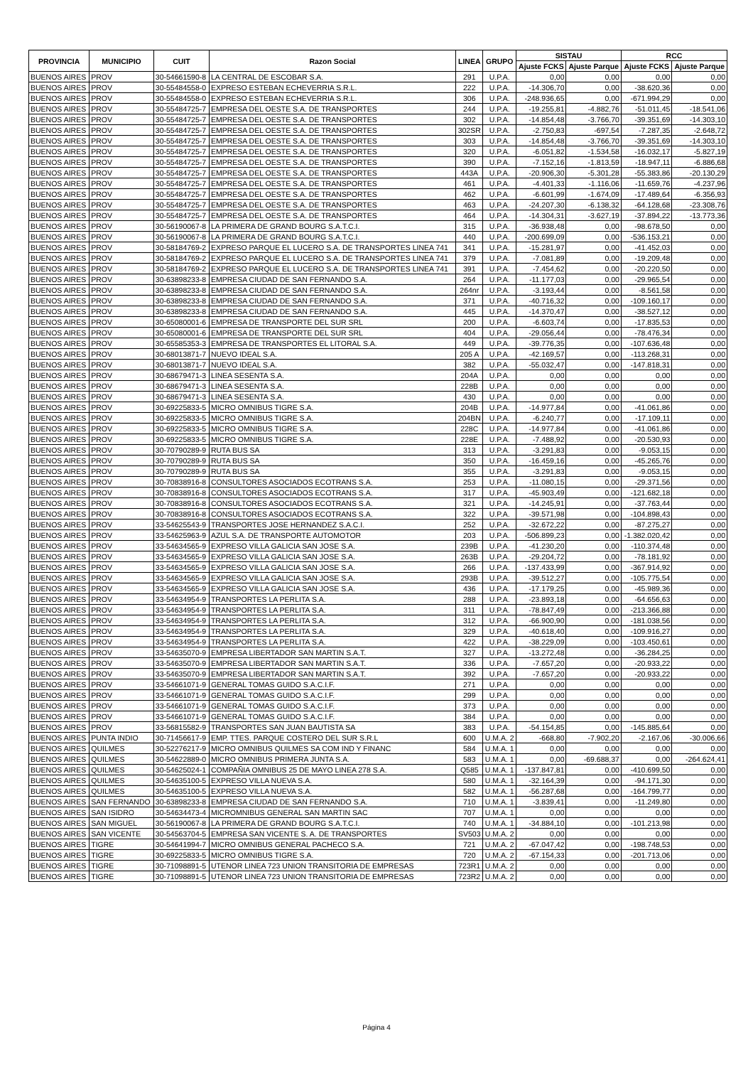| PROVINCIA | MUNICIPIO | CUIT | Razon Social | LINEA | GRUPO | SISTAU | | RCC | |
| --- | --- | --- | --- | --- | --- | --- | --- | --- | --- |
| | | | | | | Ajuste FCKS | Ajuste Parque | Ajuste FCKS | Ajuste Parque |
| BUENOS AIRES | PROV | 30-54661590-8 | LA CENTRAL DE ESCOBAR S.A. | 291 | U.P.A. | 0,00 | 0,00 | 0,00 | 0,00 |
| BUENOS AIRES | PROV | 30-55484558-0 | EXPRESO ESTEBAN ECHEVERRIA S.R.L. | 222 | U.P.A. | -14.306,70 | 0,00 | -38.620,36 | 0,00 |
| BUENOS AIRES | PROV | 30-55484558-0 | EXPRESO ESTEBAN ECHEVERRIA S.R.L. | 306 | U.P.A. | -248.936,65 | 0,00 | -671.994,29 | 0,00 |
| BUENOS AIRES | PROV | 30-55484725-7 | EMPRESA DEL OESTE S.A. DE TRANSPORTES | 244 | U.P.A. | -19.255,81 | -4.882,76 | -51.011,45 | -18.541,06 |
| BUENOS AIRES | PROV | 30-55484725-7 | EMPRESA DEL OESTE S.A. DE TRANSPORTES | 302 | U.P.A. | -14.854,48 | -3.766,70 | -39.351,69 | -14.303,10 |
| BUENOS AIRES | PROV | 30-55484725-7 | EMPRESA DEL OESTE S.A. DE TRANSPORTES | 302SR | U.P.A. | -2.750,83 | -697,54 | -7.287,35 | -2.648,72 |
| BUENOS AIRES | PROV | 30-55484725-7 | EMPRESA DEL OESTE S.A. DE TRANSPORTES | 303 | U.P.A. | -14.854,48 | -3.766,70 | -39.351,69 | -14.303,10 |
| BUENOS AIRES | PROV | 30-55484725-7 | EMPRESA DEL OESTE S.A. DE TRANSPORTES | 320 | U.P.A. | -6.051,82 | -1.534,58 | -16.032,17 | -5.827,19 |
| BUENOS AIRES | PROV | 30-55484725-7 | EMPRESA DEL OESTE S.A. DE TRANSPORTES | 390 | U.P.A. | -7.152,16 | -1.813,59 | -18.947,11 | -6.886,68 |
| BUENOS AIRES | PROV | 30-55484725-7 | EMPRESA DEL OESTE S.A. DE TRANSPORTES | 443A | U.P.A. | -20.906,30 | -5.301,28 | -55.383,86 | -20.130,29 |
| BUENOS AIRES | PROV | 30-55484725-7 | EMPRESA DEL OESTE S.A. DE TRANSPORTES | 461 | U.P.A. | -4.401,33 | -1.116,06 | -11.659,76 | -4.237,96 |
| BUENOS AIRES | PROV | 30-55484725-7 | EMPRESA DEL OESTE S.A. DE TRANSPORTES | 462 | U.P.A. | -6.601,99 | -1.674,09 | -17.489,64 | -6.356,93 |
| BUENOS AIRES | PROV | 30-55484725-7 | EMPRESA DEL OESTE S.A. DE TRANSPORTES | 463 | U.P.A. | -24.207,30 | -6.138,32 | -64.128,68 | -23.308,76 |
| BUENOS AIRES | PROV | 30-55484725-7 | EMPRESA DEL OESTE S.A. DE TRANSPORTES | 464 | U.P.A. | -14.304,31 | -3.627,19 | -37.894,22 | -13.773,36 |
| BUENOS AIRES | PROV | 30-56190067-8 | LA PRIMERA DE GRAND BOURG S.A.T.C.I. | 315 | U.P.A. | -36.938,48 | 0,00 | -98.678,50 | 0,00 |
| BUENOS AIRES | PROV | 30-56190067-8 | LA PRIMERA DE GRAND BOURG S.A.T.C.I. | 440 | U.P.A. | -200.699,09 | 0,00 | -536.153,21 | 0,00 |
| BUENOS AIRES | PROV | 30-58184769-2 | EXPRESO PARQUE EL LUCERO S.A. DE TRANSPORTES LINEA 741 | 341 | U.P.A. | -15.281,97 | 0,00 | -41.452,03 | 0,00 |
| BUENOS AIRES | PROV | 30-58184769-2 | EXPRESO PARQUE EL LUCERO S.A. DE TRANSPORTES LINEA 741 | 379 | U.P.A. | -7.081,89 | 0,00 | -19.209,48 | 0,00 |
| BUENOS AIRES | PROV | 30-58184769-2 | EXPRESO PARQUE EL LUCERO S.A. DE TRANSPORTES LINEA 741 | 391 | U.P.A. | -7.454,62 | 0,00 | -20.220,50 | 0,00 |
| BUENOS AIRES | PROV | 30-63898233-8 | EMPRESA CIUDAD DE SAN FERNANDO S.A. | 264 | U.P.A. | -11.177,03 | 0,00 | -29.965,54 | 0,00 |
| BUENOS AIRES | PROV | 30-63898233-8 | EMPRESA CIUDAD DE SAN FERNANDO S.A. | 264nr | U.P.A. | -3.193,44 | 0,00 | -8.561,58 | 0,00 |
| BUENOS AIRES | PROV | 30-63898233-8 | EMPRESA CIUDAD DE SAN FERNANDO S.A. | 371 | U.P.A. | -40.716,32 | 0,00 | -109.160,17 | 0,00 |
| BUENOS AIRES | PROV | 30-63898233-8 | EMPRESA CIUDAD DE SAN FERNANDO S.A. | 445 | U.P.A. | -14.370,47 | 0,00 | -38.527,12 | 0,00 |
| BUENOS AIRES | PROV | 30-65080001-6 | EMPRESA DE TRANSPORTE DEL SUR SRL | 200 | U.P.A. | -6.603,74 | 0,00 | -17.835,53 | 0,00 |
| BUENOS AIRES | PROV | 30-65080001-6 | EMPRESA DE TRANSPORTE DEL SUR SRL | 404 | U.P.A. | -29.056,44 | 0,00 | -78.476,34 | 0,00 |
| BUENOS AIRES | PROV | 30-65585353-3 | EMPRESA DE TRANSPORTES EL LITORAL S.A. | 449 | U.P.A. | -39.776,35 | 0,00 | -107.636,48 | 0,00 |
| BUENOS AIRES | PROV | 30-68013871-7 | NUEVO IDEAL S.A. | 205 A | U.P.A. | -42.169,57 | 0,00 | -113.268,31 | 0,00 |
| BUENOS AIRES | PROV | 30-68013871-7 | NUEVO IDEAL S.A. | 382 | U.P.A. | -55.032,47 | 0,00 | -147.818,31 | 0,00 |
| BUENOS AIRES | PROV | 30-68679471-3 | LINEA SESENTA S.A. | 204A | U.P.A. | 0,00 | 0,00 | 0,00 | 0,00 |
| BUENOS AIRES | PROV | 30-68679471-3 | LINEA SESENTA S.A. | 228B | U.P.A. | 0,00 | 0,00 | 0,00 | 0,00 |
| BUENOS AIRES | PROV | 30-68679471-3 | LINEA SESENTA S.A. | 430 | U.P.A. | 0,00 | 0,00 | 0,00 | 0,00 |
| BUENOS AIRES | PROV | 30-69225833-5 | MICRO OMNIBUS TIGRE S.A. | 204B | U.P.A. | -14.977,84 | 0,00 | -41.061,86 | 0,00 |
| BUENOS AIRES | PROV | 30-69225833-5 | MICRO OMNIBUS TIGRE S.A. | 204BN | U.P.A. | -6.240,77 | 0,00 | -17.109,11 | 0,00 |
| BUENOS AIRES | PROV | 30-69225833-5 | MICRO OMNIBUS TIGRE S.A. | 228C | U.P.A. | -14.977,84 | 0,00 | -41.061,86 | 0,00 |
| BUENOS AIRES | PROV | 30-69225833-5 | MICRO OMNIBUS TIGRE S.A. | 228E | U.P.A. | -7.488,92 | 0,00 | -20.530,93 | 0,00 |
| BUENOS AIRES | PROV | 30-70790289-9 | RUTA BUS SA | 313 | U.P.A. | -3.291,83 | 0,00 | -9.053,15 | 0,00 |
| BUENOS AIRES | PROV | 30-70790289-9 | RUTA BUS SA | 350 | U.P.A. | -16.459,16 | 0,00 | -45.265,76 | 0,00 |
| BUENOS AIRES | PROV | 30-70790289-9 | RUTA BUS SA | 355 | U.P.A. | -3.291,83 | 0,00 | -9.053,15 | 0,00 |
| BUENOS AIRES | PROV | 30-70838916-8 | CONSULTORES ASOCIADOS ECOTRANS S.A. | 253 | U.P.A. | -11.080,15 | 0,00 | -29.371,56 | 0,00 |
| BUENOS AIRES | PROV | 30-70838916-8 | CONSULTORES ASOCIADOS ECOTRANS S.A. | 317 | U.P.A. | -45.903,49 | 0,00 | -121.682,18 | 0,00 |
| BUENOS AIRES | PROV | 30-70838916-8 | CONSULTORES ASOCIADOS ECOTRANS S.A. | 321 | U.P.A. | -14.245,91 | 0,00 | -37.763,44 | 0,00 |
| BUENOS AIRES | PROV | 30-70838916-8 | CONSULTORES ASOCIADOS ECOTRANS S.A. | 322 | U.P.A. | -39.571,98 | 0,00 | -104.898,43 | 0,00 |
| BUENOS AIRES | PROV | 33-54625543-9 | TRANSPORTES JOSE HERNANDEZ S.A.C.I. | 252 | U.P.A. | -32.672,22 | 0,00 | -87.275,27 | 0,00 |
| BUENOS AIRES | PROV | 33-54625963-9 | AZUL S.A. DE TRANSPORTE AUTOMOTOR | 203 | U.P.A. | -506.899,23 | 0,00 | -1.382.020,42 | 0,00 |
| BUENOS AIRES | PROV | 33-54634565-9 | EXPRESO VILLA GALICIA SAN JOSE S.A. | 239B | U.P.A. | -41.230,20 | 0,00 | -110.374,48 | 0,00 |
| BUENOS AIRES | PROV | 33-54634565-9 | EXPRESO VILLA GALICIA SAN JOSE S.A. | 263B | U.P.A. | -29.204,72 | 0,00 | -78.181,92 | 0,00 |
| BUENOS AIRES | PROV | 33-54634565-9 | EXPRESO VILLA GALICIA SAN JOSE S.A. | 266 | U.P.A. | -137.433,99 | 0,00 | -367.914,92 | 0,00 |
| BUENOS AIRES | PROV | 33-54634565-9 | EXPRESO VILLA GALICIA SAN JOSE S.A. | 293B | U.P.A. | -39.512,27 | 0,00 | -105.775,54 | 0,00 |
| BUENOS AIRES | PROV | 33-54634565-9 | EXPRESO VILLA GALICIA SAN JOSE S.A. | 436 | U.P.A. | -17.179,25 | 0,00 | -45.989,36 | 0,00 |
| BUENOS AIRES | PROV | 33-54634954-9 | TRANSPORTES LA PERLITA S.A. | 288 | U.P.A. | -23.893,18 | 0,00 | -64.656,63 | 0,00 |
| BUENOS AIRES | PROV | 33-54634954-9 | TRANSPORTES LA PERLITA S.A. | 311 | U.P.A. | -78.847,49 | 0,00 | -213.366,88 | 0,00 |
| BUENOS AIRES | PROV | 33-54634954-9 | TRANSPORTES LA PERLITA S.A. | 312 | U.P.A. | -66.900,90 | 0,00 | -181.038,56 | 0,00 |
| BUENOS AIRES | PROV | 33-54634954-9 | TRANSPORTES LA PERLITA S.A. | 329 | U.P.A. | -40.618,40 | 0,00 | -109.916,27 | 0,00 |
| BUENOS AIRES | PROV | 33-54634954-9 | TRANSPORTES LA PERLITA S.A. | 422 | U.P.A. | -38.229,09 | 0,00 | -103.450,61 | 0,00 |
| BUENOS AIRES | PROV | 33-54635070-9 | EMPRESA LIBERTADOR SAN MARTIN S.A.T. | 327 | U.P.A. | -13.272,48 | 0,00 | -36.284,25 | 0,00 |
| BUENOS AIRES | PROV | 33-54635070-9 | EMPRESA LIBERTADOR SAN MARTIN S.A.T. | 336 | U.P.A. | -7.657,20 | 0,00 | -20.933,22 | 0,00 |
| BUENOS AIRES | PROV | 33-54635070-9 | EMPRESA LIBERTADOR SAN MARTIN S.A.T. | 392 | U.P.A. | -7.657,20 | 0,00 | -20.933,22 | 0,00 |
| BUENOS AIRES | PROV | 33-54661071-9 | GENERAL TOMAS GUIDO S.A.C.I.F. | 271 | U.P.A. | 0,00 | 0,00 | 0,00 | 0,00 |
| BUENOS AIRES | PROV | 33-54661071-9 | GENERAL TOMAS GUIDO S.A.C.I.F. | 299 | U.P.A. | 0,00 | 0,00 | 0,00 | 0,00 |
| BUENOS AIRES | PROV | 33-54661071-9 | GENERAL TOMAS GUIDO S.A.C.I.F. | 373 | U.P.A. | 0,00 | 0,00 | 0,00 | 0,00 |
| BUENOS AIRES | PROV | 33-54661071-9 | GENERAL TOMAS GUIDO S.A.C.I.F. | 384 | U.P.A. | 0,00 | 0,00 | 0,00 | 0,00 |
| BUENOS AIRES | PROV | 33-56815582-9 | TRANSPORTES SAN JUAN BAUTISTA SA | 383 | U.P.A. | -54.154,85 | 0,00 | -145.885,64 | 0,00 |
| BUENOS AIRES | PUNTA INDIO | 30-71456617-9 | EMP. TTES. PARQUE COSTERO DEL SUR S.R.L | 600 | U.M.A. 2 | -668,80 | -7.902,20 | -2.167,06 | -30.006,66 |
| BUENOS AIRES | QUILMES | 30-52276217-9 | MICRO OMNIBUS QUILMES SA COM IND Y FINANC | 584 | U.M.A. 1 | 0,00 | 0,00 | 0,00 | 0,00 |
| BUENOS AIRES | QUILMES | 30-54622889-0 | MICRO OMNIBUS PRIMERA JUNTA S.A. | 583 | U.M.A. 1 | 0,00 | -69.688,37 | 0,00 | -264.624,41 |
| BUENOS AIRES | QUILMES | 30-54625024-1 | COMPAÑIA OMNIBUS 25 DE MAYO LINEA 278 S.A. | Q585 | U.M.A. 1 | -137.847,81 | 0,00 | -410.699,50 | 0,00 |
| BUENOS AIRES | QUILMES | 30-54635100-5 | EXPRESO VILLA NUEVA S.A. | 580 | U.M.A. 1 | -32.164,39 | 0,00 | -94.171,30 | 0,00 |
| BUENOS AIRES | QUILMES | 30-54635100-5 | EXPRESO VILLA NUEVA S.A. | 582 | U.M.A. 1 | -56.287,68 | 0,00 | -164.799,77 | 0,00 |
| BUENOS AIRES | SAN FERNANDO | 30-63898233-8 | EMPRESA CIUDAD DE SAN FERNANDO S.A. | 710 | U.M.A. 1 | -3.839,41 | 0,00 | -11.249,80 | 0,00 |
| BUENOS AIRES | SAN ISIDRO | 30-54634473-4 | MICROMNIBUS GENERAL SAN MARTIN SAC | 707 | U.M.A. 1 | 0,00 | 0,00 | 0,00 | 0,00 |
| BUENOS AIRES | SAN MIGUEL | 30-56190067-8 | LA PRIMERA DE GRAND BOURG S.A.T.C.I. | 740 | U.M.A. 1 | -34.884,10 | 0,00 | -101.213,98 | 0,00 |
| BUENOS AIRES | SAN VICENTE | 30-54563704-5 | EMPRESA SAN VICENTE S. A. DE TRANSPORTES | SV503 | U.M.A. 2 | 0,00 | 0,00 | 0,00 | 0,00 |
| BUENOS AIRES | TIGRE | 30-54641994-7 | MICRO OMNIBUS GENERAL PACHECO S.A. | 721 | U.M.A. 2 | -67.047,42 | 0,00 | -198.748,53 | 0,00 |
| BUENOS AIRES | TIGRE | 30-69225833-5 | MICRO OMNIBUS TIGRE S.A. | 720 | U.M.A. 2 | -67.154,33 | 0,00 | -201.713,06 | 0,00 |
| BUENOS AIRES | TIGRE | 30-71098891-5 | UTENOR LINEA 723 UNION TRANSITORIA DE EMPRESAS | 723R1 | U.M.A. 2 | 0,00 | 0,00 | 0,00 | 0,00 |
| BUENOS AIRES | TIGRE | 30-71098891-5 | UTENOR LINEA 723 UNION TRANSITORIA DE EMPRESAS | 723R2 | U.M.A. 2 | 0,00 | 0,00 | 0,00 | 0,00 |
Página 4